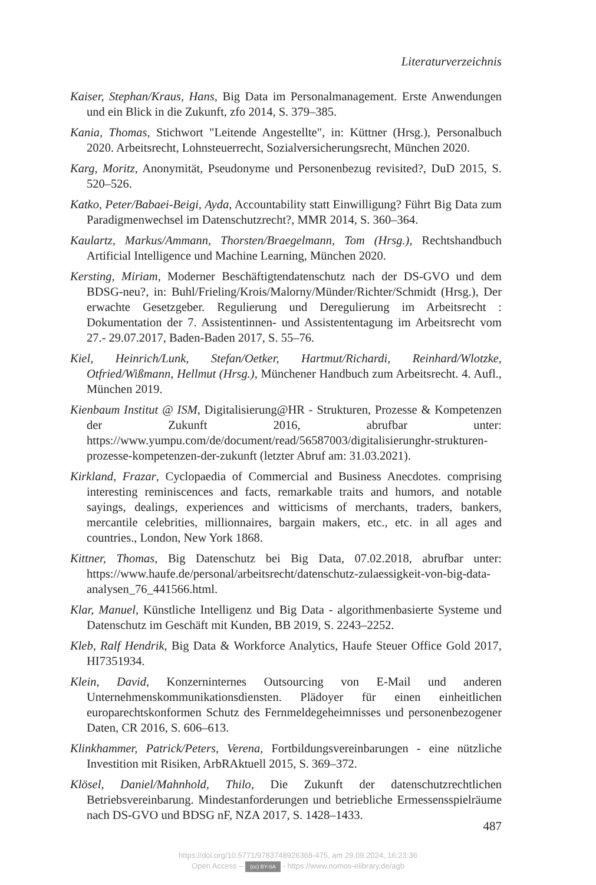Literaturverzeichnis
Kaiser, Stephan/Kraus, Hans, Big Data im Personalmanagement. Erste Anwendungen und ein Blick in die Zukunft, zfo 2014, S. 379–385.
Kania, Thomas, Stichwort "Leitende Angestellte", in: Küttner (Hrsg.), Personalbuch 2020. Arbeitsrecht, Lohnsteuerrecht, Sozialversicherungsrecht, München 2020.
Karg, Moritz, Anonymität, Pseudonyme und Personenbezug revisited?, DuD 2015, S. 520–526.
Katko, Peter/Babaei-Beigi, Ayda, Accountability statt Einwilligung? Führt Big Data zum Paradigmenwechsel im Datenschutzrecht?, MMR 2014, S. 360–364.
Kaulartz, Markus/Ammann, Thorsten/Braegelmann, Tom (Hrsg.), Rechtshandbuch Artificial Intelligence und Machine Learning, München 2020.
Kersting, Miriam, Moderner Beschäftigtendatenschutz nach der DS-GVO und dem BDSG-neu?, in: Buhl/Frieling/Krois/Malorny/Münder/Richter/Schmidt (Hrsg.), Der erwachte Gesetzgeber. Regulierung und Deregulierung im Arbeitsrecht : Dokumentation der 7. Assistentinnen- und Assistententagung im Arbeitsrecht vom 27.- 29.07.2017, Baden-Baden 2017, S. 55–76.
Kiel, Heinrich/Lunk, Stefan/Oetker, Hartmut/Richardi, Reinhard/Wlotzke, Otfried/Wißmann, Hellmut (Hrsg.), Münchener Handbuch zum Arbeitsrecht. 4. Aufl., München 2019.
Kienbaum Institut @ ISM, Digitalisierung@HR - Strukturen, Prozesse & Kompetenzen der Zukunft 2016, abrufbar unter: https://www.yumpu.com/de/document/read/56587003/digitalisierunghr-strukturen-prozesse-kompetenzen-der-zukunft (letzter Abruf am: 31.03.2021).
Kirkland, Frazar, Cyclopaedia of Commercial and Business Anecdotes. comprising interesting reminiscences and facts, remarkable traits and humors, and notable sayings, dealings, experiences and witticisms of merchants, traders, bankers, mercantile celebrities, millionnaires, bargain makers, etc., etc. in all ages and countries., London, New York 1868.
Kittner, Thomas, Big Datenschutz bei Big Data, 07.02.2018, abrufbar unter: https://www.haufe.de/personal/arbeitsrecht/datenschutz-zulaessigkeit-von-big-data-analysen_76_441566.html.
Klar, Manuel, Künstliche Intelligenz und Big Data - algorithmenbasierte Systeme und Datenschutz im Geschäft mit Kunden, BB 2019, S. 2243–2252.
Kleb, Ralf Hendrik, Big Data & Workforce Analytics, Haufe Steuer Office Gold 2017, HI7351934.
Klein, David, Konzerninternes Outsourcing von E-Mail und anderen Unternehmenskommunikationsdiensten. Plädoyer für einen einheitlichen europarechtskonformen Schutz des Fernmeldegeheimnisses und personenbezogener Daten, CR 2016, S. 606–613.
Klinkhammer, Patrick/Peters, Verena, Fortbildungsvereinbarungen - eine nützliche Investition mit Risiken, ArbRAktuell 2015, S. 369–372.
Klösel, Daniel/Mahnhold, Thilo, Die Zukunft der datenschutzrechtlichen Betriebsvereinbarung. Mindestanforderungen und betriebliche Ermessensspielräume nach DS-GVO und BDSG nF, NZA 2017, S. 1428–1433.
487
https://doi.org/10.5771/9783748926368-475, am 29.09.2024, 16:23:36
Open Access – (cc) BY-SA - https://www.nomos-elibrary.de/agb